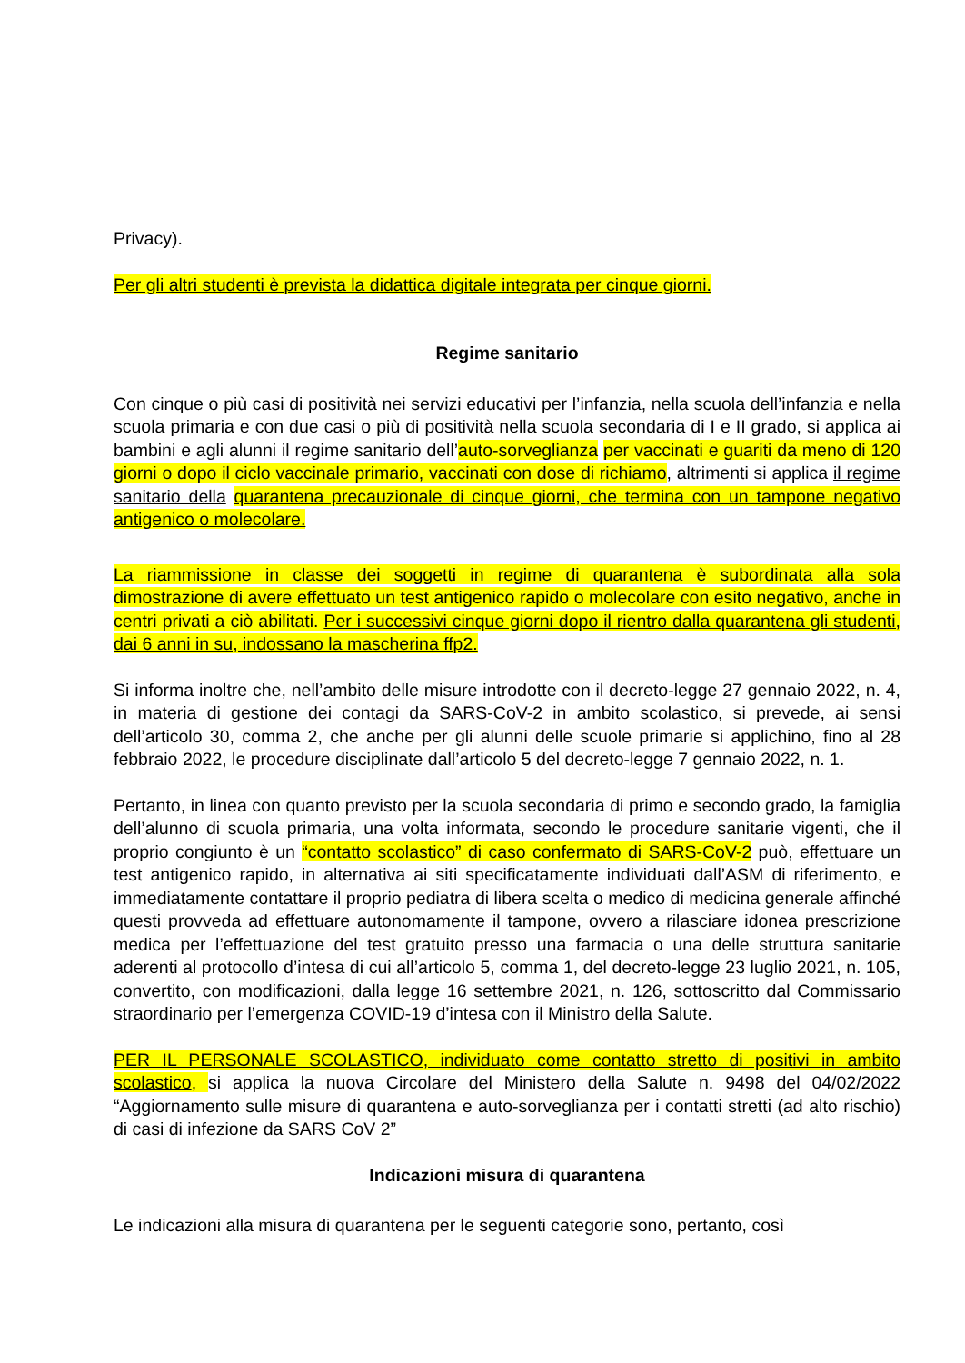Privacy).
Per gli altri studenti è prevista la didattica digitale integrata per cinque giorni.
Regime sanitario
Con cinque o più casi di positività nei servizi educativi per l’infanzia, nella scuola dell’infanzia e nella scuola primaria e con due casi o più di positività nella scuola secondaria di I e II grado, si applica ai bambini e agli alunni il regime sanitario dell’auto-sorveglianza per vaccinati e guariti da meno di 120 giorni o dopo il ciclo vaccinale primario, vaccinati con dose di richiamo, altrimenti si applica il regime sanitario della quarantena precauzionale di cinque giorni, che termina con un tampone negativo antigenico o molecolare.
La riammissione in classe dei soggetti in regime di quarantena è subordinata alla sola dimostrazione di avere effettuato un test antigenico rapido o molecolare con esito negativo, anche in centri privati a ciò abilitati. Per i successivi cinque giorni dopo il rientro dalla quarantena gli studenti, dai 6 anni in su, indossano la mascherina ffp2.
Si informa inoltre che, nell’ambito delle misure introdotte con il decreto-legge 27 gennaio 2022, n. 4, in materia di gestione dei contagi da SARS-CoV-2 in ambito scolastico, si prevede, ai sensi dell’articolo 30, comma 2, che anche per gli alunni delle scuole primarie si applichino, fino al 28 febbraio 2022, le procedure disciplinate dall’articolo 5 del decreto-legge 7 gennaio 2022, n. 1.
Pertanto, in linea con quanto previsto per la scuola secondaria di primo e secondo grado, la famiglia dell’alunno di scuola primaria, una volta informata, secondo le procedure sanitarie vigenti, che il proprio congiunto è un “contatto scolastico” di caso confermato di SARS-CoV-2 può, effettuare un test antigenico rapido, in alternativa ai siti specificatamente individuati dall’ASM di riferimento, e immediatamente contattare il proprio pediatra di libera scelta o medico di medicina generale affinché questi provveda ad effettuare autonomamente il tampone, ovvero a rilasciare idonea prescrizione medica per l’effettuazione del test gratuito presso una farmacia o una delle struttura sanitarie aderenti al protocollo d’intesa di cui all’articolo 5, comma 1, del decreto-legge 23 luglio 2021, n. 105, convertito, con modificazioni, dalla legge 16 settembre 2021, n. 126, sottoscritto dal Commissario straordinario per l’emergenza COVID-19 d’intesa con il Ministro della Salute.
PER IL PERSONALE SCOLASTICO, individuato come contatto stretto di positivi in ambito scolastico, si applica la nuova Circolare del Ministero della Salute n. 9498 del 04/02/2022 “Aggiornamento sulle misure di quarantena e auto-sorveglianza per i contatti stretti (ad alto rischio) di casi di infezione da SARS CoV 2”
Indicazioni misura di quarantena
Le indicazioni alla misura di quarantena per le seguenti categorie sono, pertanto, così